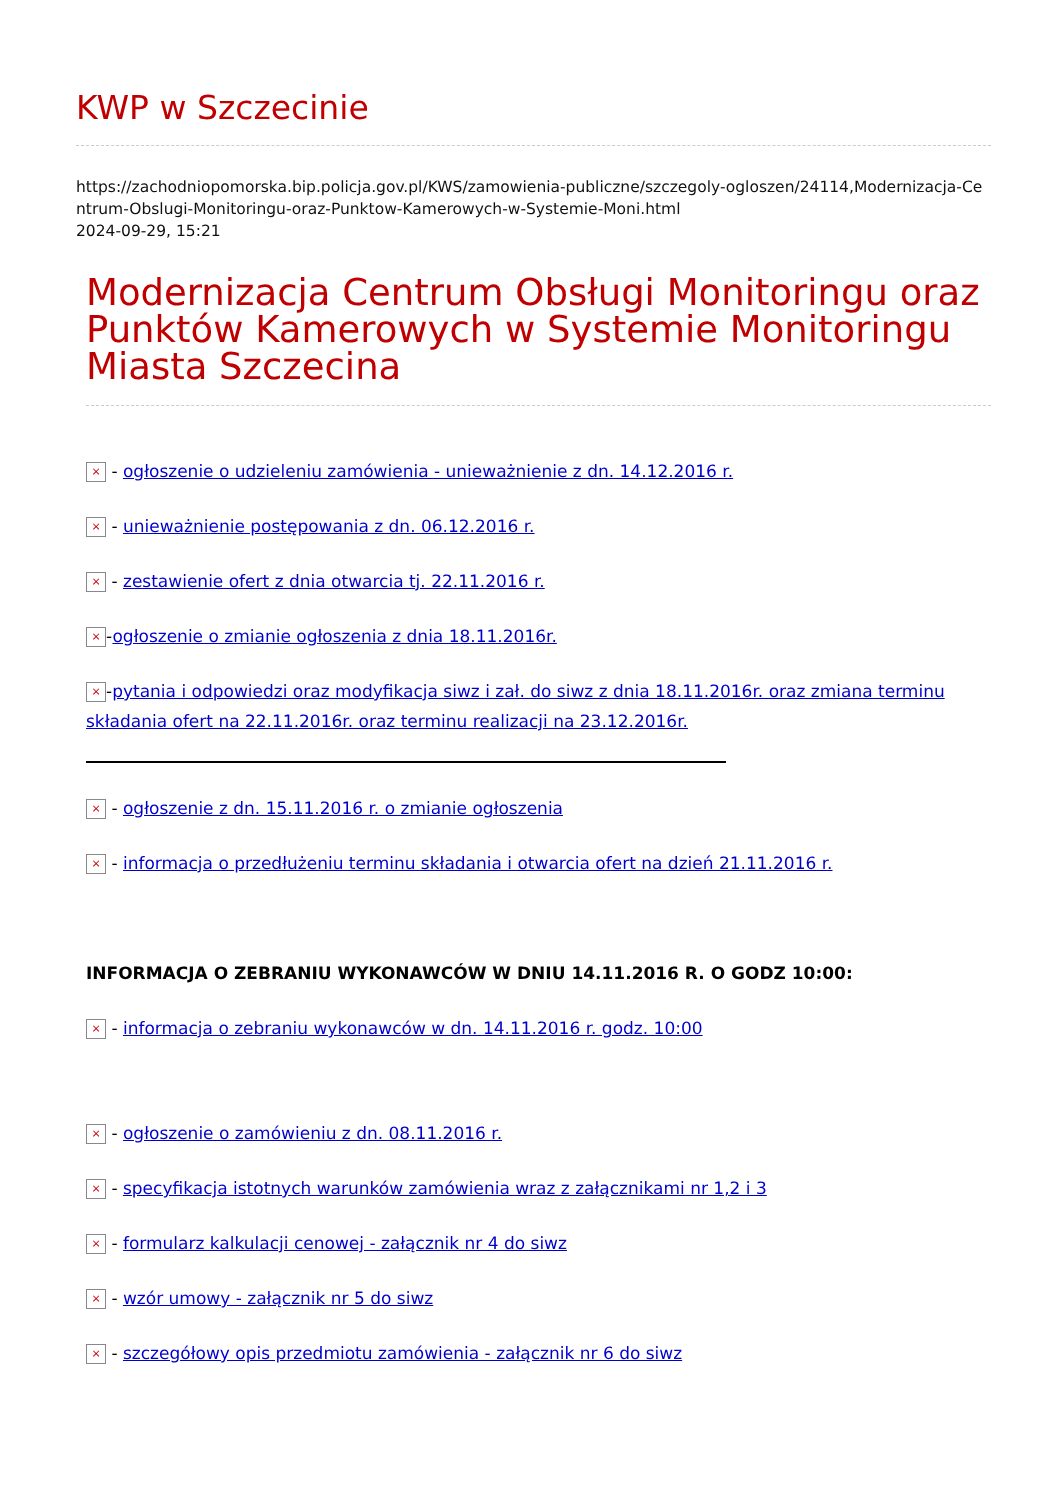KWP w Szczecinie
https://zachodniopomorska.bip.policja.gov.pl/KWS/zamowienia-publiczne/szczegoly-ogloszen/24114,Modernizacja-Centrum-Obslugi-Monitoringu-oraz-Punktow-Kamerowych-w-Systemie-Moni.html
2024-09-29, 15:21
Modernizacja Centrum Obsługi Monitoringu oraz Punktów Kamerowych w Systemie Monitoringu Miasta Szczecina
× - ogłoszenie o udzieleniu zamówienia - unieważnienie z dn. 14.12.2016 r.
× - unieważnienie postępowania z dn. 06.12.2016 r.
× - zestawienie ofert z dnia otwarcia tj. 22.11.2016 r.
× -ogłoszenie o zmianie ogłoszenia z dnia 18.11.2016r.
× -pytania i odpowiedzi oraz modyfikacja siwz i zał. do siwz z dnia 18.11.2016r. oraz zmiana terminu składania ofert na 22.11.2016r. oraz terminu realizacji na 23.12.2016r.
× - ogłoszenie z dn. 15.11.2016 r. o zmianie ogłoszenia
× - informacja o przedłużeniu terminu składania i otwarcia ofert na dzień 21.11.2016 r.
INFORMACJA O ZEBRANIU WYKONAWCÓW W DNIU 14.11.2016 R. O GODZ 10:00:
× - informacja o zebraniu wykonawców w dn. 14.11.2016 r. godz. 10:00
× - ogłoszenie o zamówieniu z dn. 08.11.2016 r.
× - specyfikacja istotnych warunków zamówienia wraz z załącznikami nr 1,2 i 3
× - formularz kalkulacji cenowej - załącznik nr 4 do siwz
× - wzór umowy - załącznik nr 5 do siwz
× - szczegółowy opis przedmiotu zamówienia - załącznik nr 6 do siwz